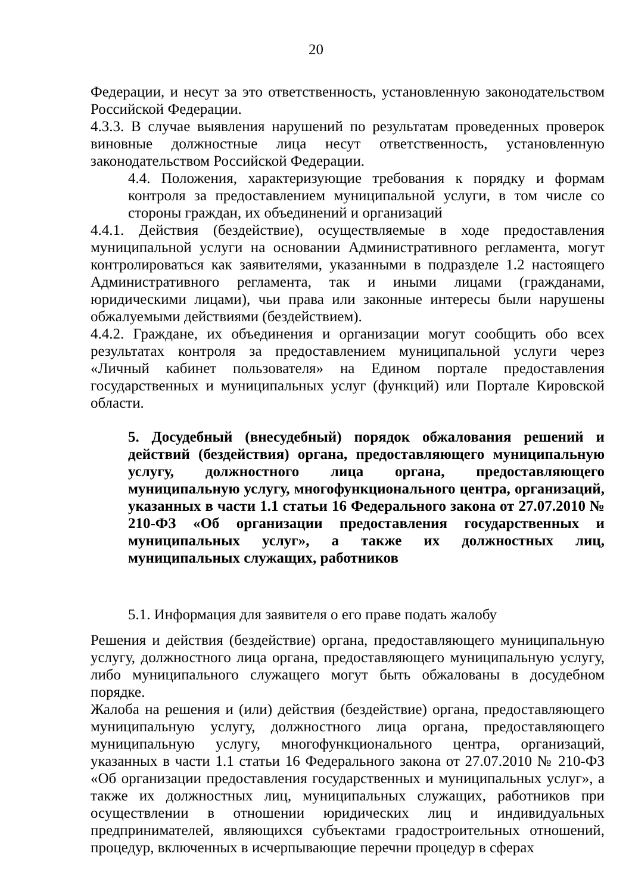20
Федерации, и несут за это ответственность, установленную законодательством Российской Федерации.
4.3.3. В случае выявления нарушений по результатам проведенных проверок виновные должностные лица несут ответственность, установленную законодательством Российской Федерации.
4.4. Положения, характеризующие требования к порядку и формам контроля за предоставлением муниципальной услуги, в том числе со стороны граждан, их объединений и организаций
4.4.1. Действия (бездействие), осуществляемые в ходе предоставления муниципальной услуги на основании Административного регламента, могут контролироваться как заявителями, указанными в подразделе 1.2 настоящего Административного регламента, так и иными лицами (гражданами, юридическими лицами), чьи права или законные интересы были нарушены обжалуемыми действиями (бездействием).
4.4.2. Граждане, их объединения и организации могут сообщить обо всех результатах контроля за предоставлением муниципальной услуги через «Личный кабинет пользователя» на Едином портале предоставления государственных и муниципальных услуг (функций) или Портале Кировской области.
5. Досудебный (внесудебный) порядок обжалования решений и действий (бездействия) органа, предоставляющего муниципальную услугу, должностного лица органа, предоставляющего муниципальную услугу, многофункционального центра, организаций, указанных в части 1.1 статьи 16 Федерального закона от 27.07.2010 № 210-ФЗ «Об организации предоставления государственных и муниципальных услуг», а также их должностных лиц, муниципальных служащих, работников
5.1. Информация для заявителя о его праве подать жалобу
Решения и действия (бездействие) органа, предоставляющего муниципальную услугу, должностного лица органа, предоставляющего муниципальную услугу, либо муниципального служащего могут быть обжалованы в досудебном порядке.
Жалоба на решения и (или) действия (бездействие) органа, предоставляющего муниципальную услугу, должностного лица органа, предоставляющего муниципальную услугу, многофункционального центра, организаций, указанных в части 1.1 статьи 16 Федерального закона от 27.07.2010 № 210-ФЗ «Об организации предоставления государственных и муниципальных услуг», а также их должностных лиц, муниципальных служащих, работников при осуществлении в отношении юридических лиц и индивидуальных предпринимателей, являющихся субъектами градостроительных отношений, процедур, включенных в исчерпывающие перечни процедур в сферах